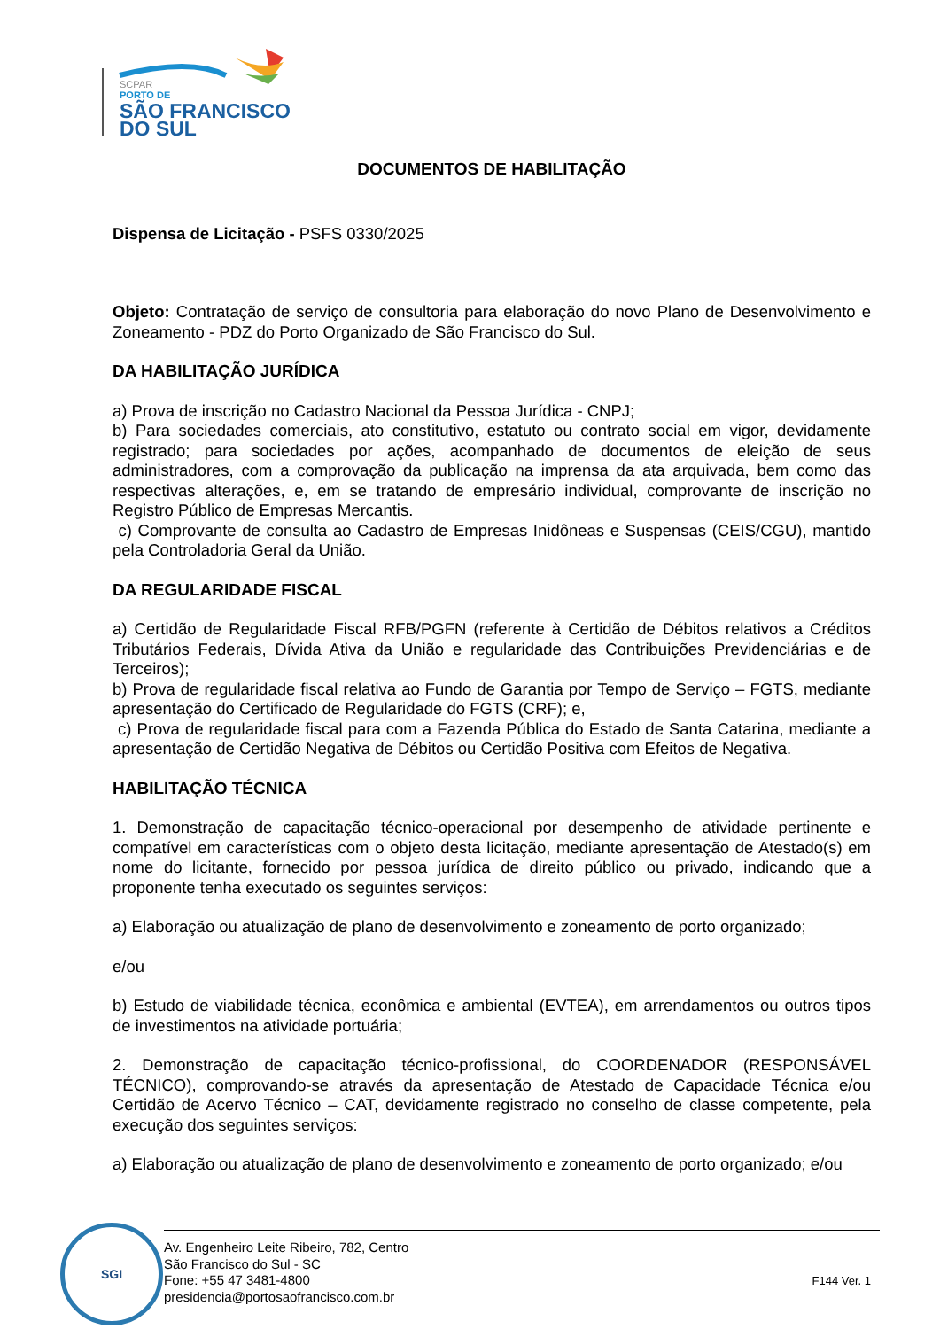SCPAR
PORTO DE
SÃO FRANCISCO
DO SUL
DOCUMENTOS DE HABILITAÇÃO
Dispensa de Licitação - PSFS 0330/2025
Objeto: Contratação de serviço de consultoria para elaboração do novo Plano de Desenvolvimento e Zoneamento - PDZ do Porto Organizado de São Francisco do Sul.
DA HABILITAÇÃO JURÍDICA
a) Prova de inscrição no Cadastro Nacional da Pessoa Jurídica - CNPJ;
b) Para sociedades comerciais, ato constitutivo, estatuto ou contrato social em vigor, devidamente registrado; para sociedades por ações, acompanhado de documentos de eleição de seus administradores, com a comprovação da publicação na imprensa da ata arquivada, bem como das respectivas alterações, e, em se tratando de empresário individual, comprovante de inscrição no Registro Público de Empresas Mercantis.
c) Comprovante de consulta ao Cadastro de Empresas Inidôneas e Suspensas (CEIS/CGU), mantido pela Controladoria Geral da União.
DA REGULARIDADE FISCAL
a) Certidão de Regularidade Fiscal RFB/PGFN (referente à Certidão de Débitos relativos a Créditos Tributários Federais, Dívida Ativa da União e regularidade das Contribuições Previdenciárias e de Terceiros);
b) Prova de regularidade fiscal relativa ao Fundo de Garantia por Tempo de Serviço – FGTS, mediante apresentação do Certificado de Regularidade do FGTS (CRF); e,
c) Prova de regularidade fiscal para com a Fazenda Pública do Estado de Santa Catarina, mediante a apresentação de Certidão Negativa de Débitos ou Certidão Positiva com Efeitos de Negativa.
HABILITAÇÃO TÉCNICA
1. Demonstração de capacitação técnico-operacional por desempenho de atividade pertinente e compatível em características com o objeto desta licitação, mediante apresentação de Atestado(s) em nome do licitante, fornecido por pessoa jurídica de direito público ou privado, indicando que a proponente tenha executado os seguintes serviços:
a) Elaboração ou atualização de plano de desenvolvimento e zoneamento de porto organizado;
e/ou
b) Estudo de viabilidade técnica, econômica e ambiental (EVTEA), em arrendamentos ou outros tipos de investimentos na atividade portuária;
2. Demonstração de capacitação técnico-profissional, do COORDENADOR (RESPONSÁVEL TÉCNICO), comprovando-se através da apresentação de Atestado de Capacidade Técnica e/ou Certidão de Acervo Técnico – CAT, devidamente registrado no conselho de classe competente, pela execução dos seguintes serviços:
a) Elaboração ou atualização de plano de desenvolvimento e zoneamento de porto organizado; e/ou
SGI
Av. Engenheiro Leite Ribeiro, 782, Centro
São Francisco do Sul - SC
Fone: +55 47 3481-4800
presidencia@portosaofrancisco.com.br
F144 Ver. 1